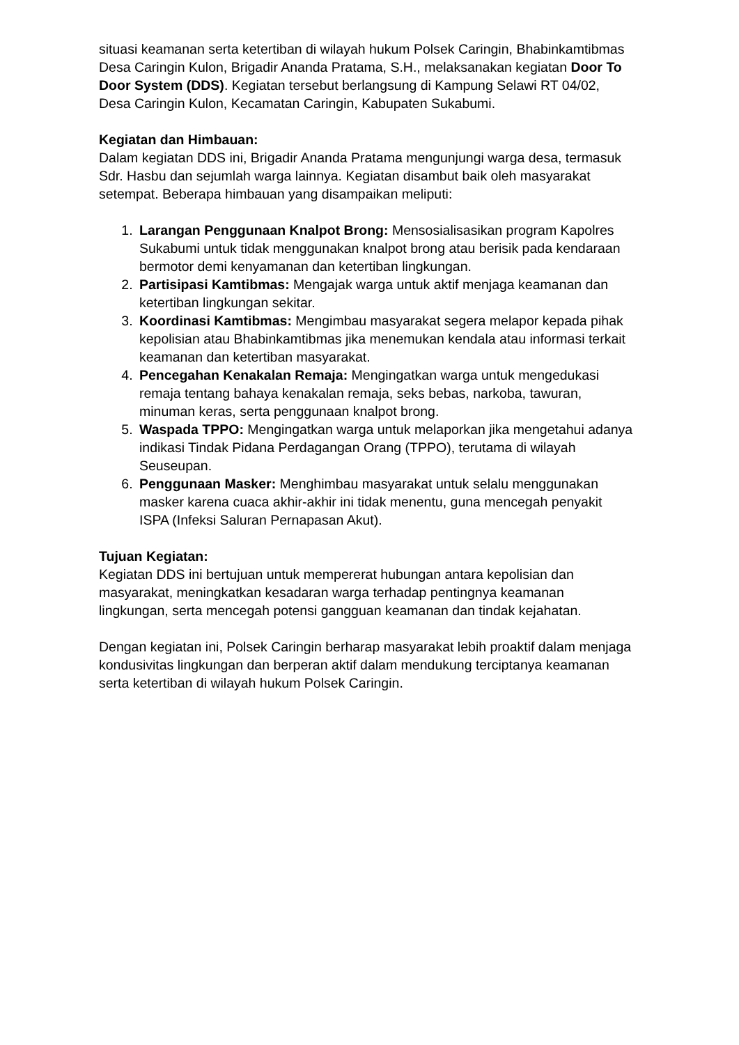situasi keamanan serta ketertiban di wilayah hukum Polsek Caringin, Bhabinkamtibmas Desa Caringin Kulon, Brigadir Ananda Pratama, S.H., melaksanakan kegiatan Door To Door System (DDS). Kegiatan tersebut berlangsung di Kampung Selawi RT 04/02, Desa Caringin Kulon, Kecamatan Caringin, Kabupaten Sukabumi.
Kegiatan dan Himbauan:
Dalam kegiatan DDS ini, Brigadir Ananda Pratama mengunjungi warga desa, termasuk Sdr. Hasbu dan sejumlah warga lainnya. Kegiatan disambut baik oleh masyarakat setempat. Beberapa himbauan yang disampaikan meliputi:
1. Larangan Penggunaan Knalpot Brong: Mensosialisasikan program Kapolres Sukabumi untuk tidak menggunakan knalpot brong atau berisik pada kendaraan bermotor demi kenyamanan dan ketertiban lingkungan.
2. Partisipasi Kamtibmas: Mengajak warga untuk aktif menjaga keamanan dan ketertiban lingkungan sekitar.
3. Koordinasi Kamtibmas: Mengimbau masyarakat segera melapor kepada pihak kepolisian atau Bhabinkamtibmas jika menemukan kendala atau informasi terkait keamanan dan ketertiban masyarakat.
4. Pencegahan Kenakalan Remaja: Mengingatkan warga untuk mengedukasi remaja tentang bahaya kenakalan remaja, seks bebas, narkoba, tawuran, minuman keras, serta penggunaan knalpot brong.
5. Waspada TPPO: Mengingatkan warga untuk melaporkan jika mengetahui adanya indikasi Tindak Pidana Perdagangan Orang (TPPO), terutama di wilayah Seuseupan.
6. Penggunaan Masker: Menghimbau masyarakat untuk selalu menggunakan masker karena cuaca akhir-akhir ini tidak menentu, guna mencegah penyakit ISPA (Infeksi Saluran Pernapasan Akut).
Tujuan Kegiatan:
Kegiatan DDS ini bertujuan untuk mempererat hubungan antara kepolisian dan masyarakat, meningkatkan kesadaran warga terhadap pentingnya keamanan lingkungan, serta mencegah potensi gangguan keamanan dan tindak kejahatan.
Dengan kegiatan ini, Polsek Caringin berharap masyarakat lebih proaktif dalam menjaga kondusivitas lingkungan dan berperan aktif dalam mendukung terciptanya keamanan serta ketertiban di wilayah hukum Polsek Caringin.